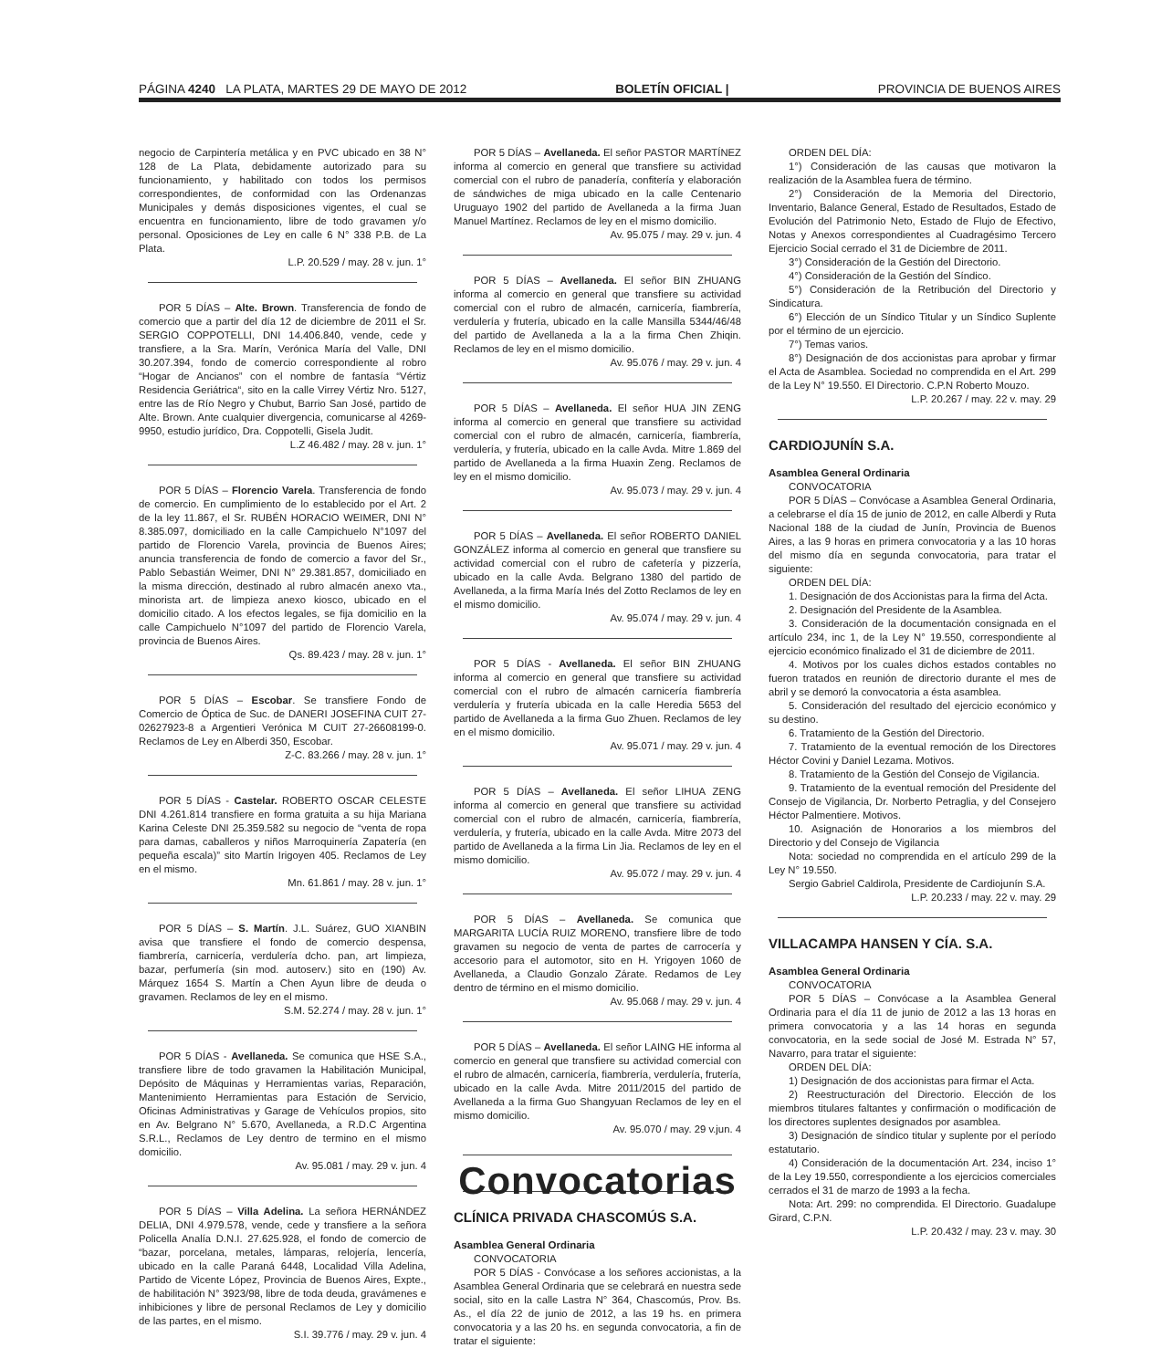PÁGINA 4240 LA PLATA, MARTES 29 DE MAYO DE 2012 BOLETÍN OFICIAL | PROVINCIA DE BUENOS AIRES
negocio de Carpintería metálica y en PVC ubicado en 38 N° 128 de La Plata, debidamente autorizado para su funcionamiento, y habilitado con todos los permisos correspondientes, de conformidad con las Ordenanzas Municipales y demás disposiciones vigentes, el cual se encuentra en funcionamiento, libre de todo gravamen y/o personal. Oposiciones de Ley en calle 6 N° 338 P.B. de La Plata.
L.P. 20.529 / may. 28 v. jun. 1°
POR 5 DÍAS – Alte. Brown. Transferencia de fondo de comercio que a partir del día 12 de diciembre de 2011 el Sr. SERGIO COPPOTELLI, DNI 14.406.840, vende, cede y transfiere, a la Sra. Marín, Verónica María del Valle, DNI 30.207.394, fondo de comercio correspondiente al robro “Hogar de Ancianos” con el nombre de fantasía “Vértiz Residencia Geriátrica“, sito en la calle Virrey Vértiz Nro. 5127, entre las de Río Negro y Chubut, Barrio San José, partido de Alte. Brown. Ante cualquier divergencia, comunicarse al 4269-9950, estudio jurídico, Dra. Coppotelli, Gisela Judit.
L.Z 46.482 / may. 28 v. jun. 1°
POR 5 DÍAS – Florencio Varela. Transferencia de fondo de comercio. En cumplimiento de lo establecido por el Art. 2 de la ley 11.867, el Sr. RUBÉN HORACIO WEIMER, DNI N° 8.385.097, domiciliado en la calle Campichuelo N°1097 del partido de Florencio Varela, provincia de Buenos Aires; anuncia transferencia de fondo de comercio a favor del Sr., Pablo Sebastián Weimer, DNI N° 29.381.857, domiciliado en la misma dirección, destinado al rubro almacén anexo vta., minorista art. de limpieza anexo kiosco, ubicado en el domicilio citado. A los efectos legales, se fija domicilio en la calle Campichuelo N°1097 del partido de Florencio Varela, provincia de Buenos Aires.
Qs. 89.423 / may. 28 v. jun. 1°
POR 5 DÍAS – Escobar. Se transfiere Fondo de Comercio de Óptica de Suc. de DANERI JOSEFINA CUIT 27-02627923-8 a Argentieri Verónica M CUIT 27-26608199-0. Reclamos de Ley en Alberdi 350, Escobar.
Z-C. 83.266 / may. 28 v. jun. 1°
POR 5 DÍAS - Castelar. ROBERTO OSCAR CELESTE DNI 4.261.814 transfiere en forma gratuita a su hija Mariana Karina Celeste DNI 25.359.582 su negocio de “venta de ropa para damas, caballeros y niños Marroquinería Zapatería (en pequeña escala)” sito Martín Irigoyen 405. Reclamos de Ley en el mismo.
Mn. 61.861 / may. 28 v. jun. 1°
POR 5 DÍAS – S. Martín. J.L. Suárez, GUO XIANBIN avisa que transfiere el fondo de comercio despensa, fiambrería, carnicería, verdulería dcho. pan, art limpieza, bazar, perfumería (sin mod. autoserv.) sito en (190) Av. Márquez 1654 S. Martín a Chen Ayun libre de deuda o gravamen. Reclamos de ley en el mismo.
S.M. 52.274 / may. 28 v. jun. 1°
POR 5 DÍAS - Avellaneda. Se comunica que HSE S.A., transfiere libre de todo gravamen la Habilitación Municipal, Depósito de Máquinas y Herramientas varias, Reparación, Mantenimiento Herramientas para Estación de Servicio, Oficinas Administrativas y Garage de Vehículos propios, sito en Av. Belgrano N° 5.670, Avellaneda, a R.D.C Argentina S.R.L., Reclamos de Ley dentro de termino en el mismo domicilio.
Av. 95.081 / may. 29 v. jun. 4
POR 5 DÍAS – Villa Adelina. La señora HERNÁNDEZ DELIA, DNI 4.979.578, vende, cede y transfiere a la señora Policella Analía D.N.I. 27.625.928, el fondo de comercio de “bazar, porcelana, metales, lámparas, relojería, lencería, ubicado en la calle Paraná 6448, Localidad Villa Adelina, Partido de Vicente López, Provincia de Buenos Aires, Expte., de habilitación N° 3923/98, libre de toda deuda, gravámenes e inhibiciones y libre de personal Reclamos de Ley y domicilio de las partes, en el mismo.
S.I. 39.776 / may. 29 v. jun. 4
POR 5 DÍAS – Avellaneda. El señor PASTOR MARTÍNEZ informa al comercio en general que transfiere su actividad comercial con el rubro de panadería, confitería y elaboración de sándwiches de miga ubicado en la calle Centenario Uruguayo 1902 del partido de Avellaneda a la firma Juan Manuel Martínez. Reclamos de ley en el mismo domicilio.
Av. 95.075 / may. 29 v. jun. 4
POR 5 DÍAS – Avellaneda. El señor BIN ZHUANG informa al comercio en general que transfiere su actividad comercial con el rubro de almacén, carnicería, fiambrería, verdulería y frutería, ubicado en la calle Mansilla 5344/46/48 del partido de Avellaneda a la a la firma Chen Zhiqin. Reclamos de ley en el mismo domicilio.
Av. 95.076 / may. 29 v. jun. 4
POR 5 DÍAS – Avellaneda. El señor HUA JIN ZENG informa al comercio en general que transfiere su actividad comercial con el rubro de almacén, carnicería, fiambrería, verdulería, y frutería, ubicado en la calle Avda. Mitre 1.869 del partido de Avellaneda a la firma Huaxin Zeng. Reclamos de ley en el mismo domicilio.
Av. 95.073 / may. 29 v. jun. 4
POR 5 DÍAS – Avellaneda. El señor ROBERTO DANIEL GONZÁLEZ informa al comercio en general que transfiere su actividad comercial con el rubro de cafetería y pizzería, ubicado en la calle Avda. Belgrano 1380 del partido de Avellaneda, a la firma María Inés del Zotto Reclamos de ley en el mismo domicilio.
Av. 95.074 / may. 29 v. jun. 4
POR 5 DÍAS - Avellaneda. El señor BIN ZHUANG informa al comercio en general que transfiere su actividad comercial con el rubro de almacén carnicería fiambrería verdulería y frutería ubicada en la calle Heredia 5653 del partido de Avellaneda a la firma Guo Zhuen. Reclamos de ley en el mismo domicilio.
Av. 95.071 / may. 29 v. jun. 4
POR 5 DÍAS – Avellaneda. El señor LIHUA ZENG informa al comercio en general que transfiere su actividad comercial con el rubro de almacén, carnicería, fiambrería, verdulería, y frutería, ubicado en la calle Avda. Mitre 2073 del partido de Avellaneda a la firma Lin Jia. Reclamos de ley en el mismo domicilio.
Av. 95.072 / may. 29 v. jun. 4
POR 5 DÍAS – Avellaneda. Se comunica que MARGARITA LUCÍA RUIZ MORENO, transfiere libre de todo gravamen su negocio de venta de partes de carrocería y accesorio para el automotor, sito en H. Yrigoyen 1060 de Avellaneda, a Claudio Gonzalo Zárate. Redamos de Ley dentro de término en el mismo domicilio.
Av. 95.068 / may. 29 v. jun. 4
POR 5 DÍAS – Avellaneda. El señor LAING HE informa al comercio en general que transfiere su actividad comercial con el rubro de almacén, carnicería, fiambrería, verdulería, frutería, ubicado en la calle Avda. Mitre 2011/2015 del partido de Avellaneda a la firma Guo Shangyuan Reclamos de ley en el mismo domicilio.
Av. 95.070 / may. 29 v.jun. 4
Convocatorias
CLÍNICA PRIVADA CHASCOMÚS S.A.
Asamblea General Ordinaria
CONVOCATORIA
POR 5 DÍAS - Convócase a los señores accionistas, a la Asamblea General Ordinaria que se celebrará en nuestra sede social, sito en la calle Lastra N° 364, Chascomús, Prov. Bs. As., el día 22 de junio de 2012, a las 19 hs. en primera convocatoria y a las 20 hs. en segunda convocatoria, a fin de tratar el siguiente:
ORDEN DEL DÍA:
1°) Consideración de las causas que motivaron la realización de la Asamblea fuera de término.
2°) Consideración de la Memoria del Directorio, Inventario, Balance General, Estado de Resultados, Estado de Evolución del Patrimonio Neto, Estado de Flujo de Efectivo, Notas y Anexos correspondientes al Cuadragésimo Tercero Ejercicio Social cerrado el 31 de Diciembre de 2011.
3°) Consideración de la Gestión del Directorio.
4°) Consideración de la Gestión del Síndico.
5°) Consideración de la Retribución del Directorio y Sindicatura.
6°) Elección de un Síndico Titular y un Síndico Suplente por el término de un ejercicio.
7°) Temas varios.
8°) Designación de dos accionistas para aprobar y firmar el Acta de Asamblea. Sociedad no comprendida en el Art. 299 de la Ley N° 19.550. El Directorio. C.P.N Roberto Mouzo.
L.P. 20.267 / may. 22 v. may. 29
CARDIOJUNÍN S.A.
Asamblea General Ordinaria
CONVOCATORIA
POR 5 DÍAS – Convócase a Asamblea General Ordinaria, a celebrarse el día 15 de junio de 2012, en calle Alberdi y Ruta Nacional 188 de la ciudad de Junín, Provincia de Buenos Aires, a las 9 horas en primera convocatoria y a las 10 horas del mismo día en segunda convocatoria, para tratar el siguiente:
ORDEN DEL DÍA:
1. Designación de dos Accionistas para la firma del Acta.
2. Designación del Presidente de la Asamblea.
3. Consideración de la documentación consignada en el artículo 234, inc 1, de la Ley N° 19.550, correspondiente al ejercicio económico finalizado el 31 de diciembre de 2011.
4. Motivos por los cuales dichos estados contables no fueron tratados en reunión de directorio durante el mes de abril y se demoró la convocatoria a ésta asamblea.
5. Consideración del resultado del ejercicio económico y su destino.
6. Tratamiento de la Gestión del Directorio.
7. Tratamiento de la eventual remoción de los Directores Héctor Covini y Daniel Lezama. Motivos.
8. Tratamiento de la Gestión del Consejo de Vigilancia.
9. Tratamiento de la eventual remoción del Presidente del Consejo de Vigilancia, Dr. Norberto Petraglia, y del Consejero Héctor Palmentiere. Motivos.
10. Asignación de Honorarios a los miembros del Directorio y del Consejo de Vigilancia
Nota: sociedad no comprendida en el artículo 299 de la Ley N° 19.550.
Sergio Gabriel Caldirola, Presidente de Cardiojunín S.A.
L.P. 20.233 / may. 22 v. may. 29
VILLACAMPA HANSEN Y CÍA. S.A.
Asamblea General Ordinaria
CONVOCATORIA
POR 5 DÍAS – Convócase a la Asamblea General Ordinaria para el día 11 de junio de 2012 a las 13 horas en primera convocatoria y a las 14 horas en segunda convocatoria, en la sede social de José M. Estrada N° 57, Navarro, para tratar el siguiente:
ORDEN DEL DÍA:
1) Designación de dos accionistas para firmar el Acta.
2) Reestructuración del Directorio. Elección de los miembros titulares faltantes y confirmación o modificación de los directores suplentes designados por asamblea.
3) Designación de síndico titular y suplente por el período estatutario.
4) Consideración de la documentación Art. 234, inciso 1° de la Ley 19.550, correspondiente a los ejercicios comerciales cerrados el 31 de marzo de 1993 a la fecha.
Nota: Art. 299: no comprendida. El Directorio. Guadalupe Girard, C.P.N.
L.P. 20.432 / may. 23 v. may. 30